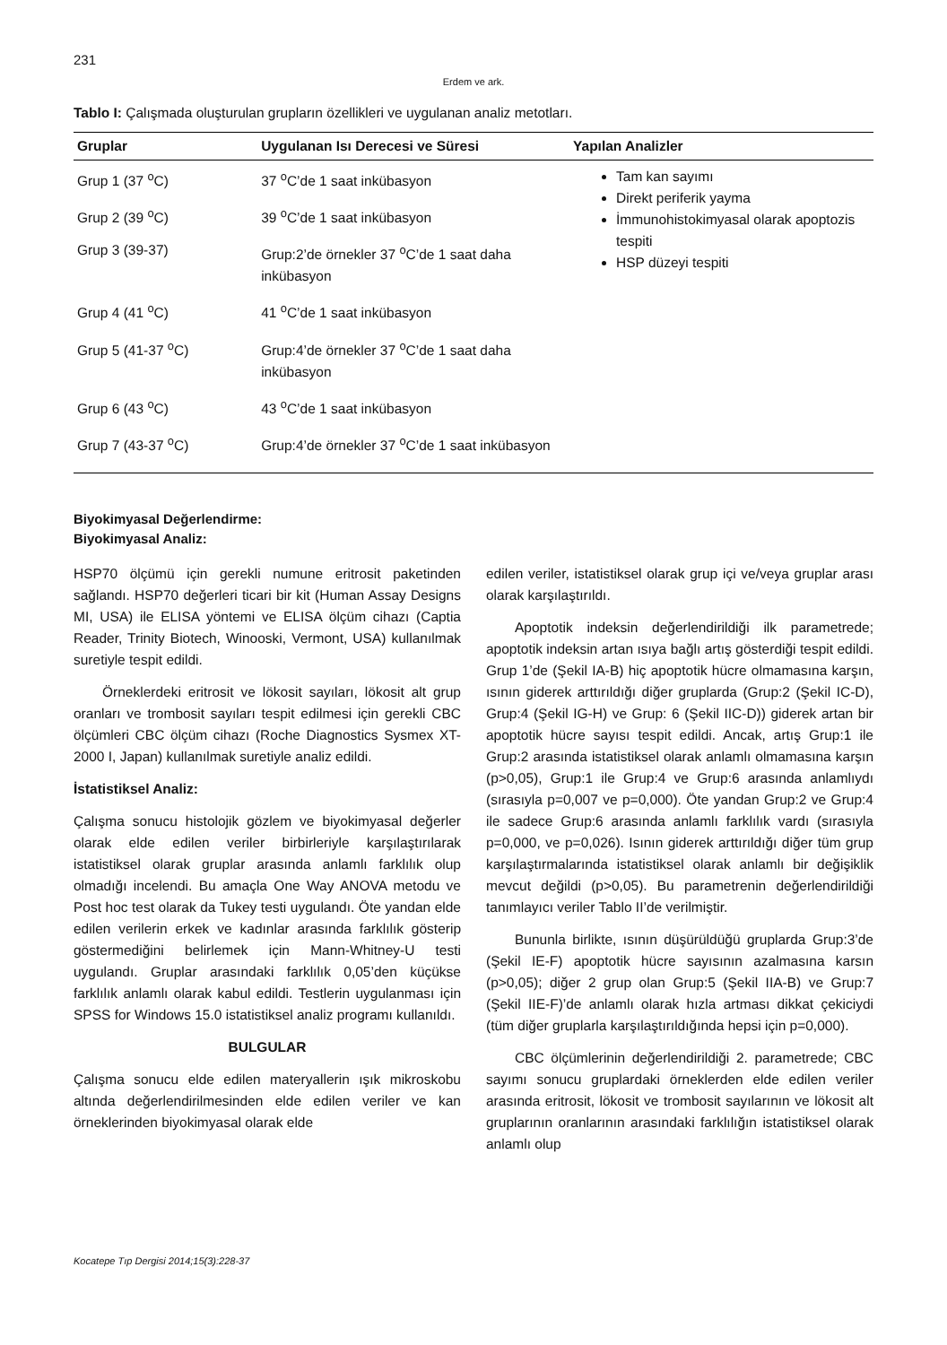231
Erdem ve ark.
Tablo I: Çalışmada oluşturulan grupların özellikleri ve uygulanan analiz metotları.
| Gruplar | Uygulanan Isı Derecesi ve Süresi | Yapılan Analizler |
| --- | --- | --- |
| Grup 1 (37 <sup>o</sup>C) | 37 <sup>o</sup>C’de 1 saat inkübasyon | Tam kan sayımı Direkt periferik yayma İmmunohistokimyasal olarak apoptozis tespiti HSP düzeyi tespiti |
| Grup 2 (39 <sup>o</sup>C) | 39 <sup>o</sup>C’de 1 saat inkübasyon | |
| Grup 3 (39-37) | Grup:2’de örnekler 37 <sup>o</sup>C’de 1 saat daha inkübasyon | |
| Grup 4 (41 <sup>o</sup>C) | 41 <sup>o</sup>C’de 1 saat inkübasyon | |
| Grup 5 (41-37 <sup>o</sup>C) | Grup:4’de örnekler 37 <sup>o</sup>C’de 1 saat daha inkübasyon | |
| Grup 6 (43 <sup>o</sup>C) | 43 <sup>o</sup>C’de 1 saat inkübasyon | |
| Grup 7 (43-37 <sup>o</sup>C) | Grup:4’de örnekler 37 <sup>o</sup>C’de 1 saat inkübasyon | |
Biyokimyasal Değerlendirme:
Biyokimyasal Analiz:
HSP70 ölçümü için gerekli numune eritrosit paketinden sağlandı. HSP70 değerleri ticari bir kit (Human Assay Designs MI, USA) ile ELISA yöntemi ve ELISA ölçüm cihazı (Captia Reader, Trinity Biotech, Winooski, Vermont, USA) kullanılmak suretiyle tespit edildi.
Örneklerdeki eritrosit ve lökosit sayıları, lökosit alt grup oranları ve trombosit sayıları tespit edilmesi için gerekli CBC ölçümleri CBC ölçüm cihazı (Roche Diagnostics Sysmex XT-2000 I, Japan) kullanılmak suretiyle analiz edildi.
İstatistiksel Analiz:
Çalışma sonucu histolojik gözlem ve biyokimyasal değerler olarak elde edilen veriler birbirleriyle karşılaştırılarak istatistiksel olarak gruplar arasında anlamlı farklılık olup olmadığı incelendi. Bu amaçla One Way ANOVA metodu ve Post hoc test olarak da Tukey testi uygulandı. Öte yandan elde edilen verilerin erkek ve kadınlar arasında farklılık gösterip göstermediğini belirlemek için Mann-Whitney-U testi uygulandı. Gruplar arasındaki farklılık 0,05’den küçükse farklılık anlamlı olarak kabul edildi. Testlerin uygulanması için SPSS for Windows 15.0 istatistiksel analiz programı kullanıldı.
BULGULAR
Çalışma sonucu elde edilen materyallerin ışık mikroskobu altında değerlendirilmesinden elde edilen veriler ve kan örneklerinden biyokimyasal olarak elde
edilen veriler, istatistiksel olarak grup içi ve/veya gruplar arası olarak karşılaştırıldı.
Apoptotik indeksin değerlendirildiği ilk parametrede; apoptotik indeksin artan ısıya bağlı artış gösterdiği tespit edildi. Grup 1’de (Şekil IA-B) hiç apoptotik hücre olmamasına karşın, ısının giderek arttırıldığı diğer gruplarda (Grup:2 (Şekil IC-D), Grup:4 (Şekil IG-H) ve Grup: 6 (Şekil IIC-D)) giderek artan bir apoptotik hücre sayısı tespit edildi. Ancak, artış Grup:1 ile Grup:2 arasında istatistiksel olarak anlamlı olmamasına karşın (p>0,05), Grup:1 ile Grup:4 ve Grup:6 arasında anlamlıydı (sırasıyla p=0,007 ve p=0,000). Öte yandan Grup:2 ve Grup:4 ile sadece Grup:6 arasında anlamlı farklılık vardı (sırasıyla p=0,000, ve p=0,026). Isının giderek arttırıldığı diğer tüm grup karşılaştırmalarında istatistiksel olarak anlamlı bir değişiklik mevcut değildi (p>0,05). Bu parametrenin değerlendirildiği tanımlayıcı veriler Tablo II’de verilmiştir.
Bununla birlikte, ısının düşürüldüğü gruplarda Grup:3’de (Şekil IE-F) apoptotik hücre sayısının azalmasına karsın (p>0,05); diğer 2 grup olan Grup:5 (Şekil IIA-B) ve Grup:7 (Şekil IIE-F)’de anlamlı olarak hızla artması dikkat çekiciydi (tüm diğer gruplarla karşılaştırıldığında hepsi için p=0,000).
CBC ölçümlerinin değerlendirildiği 2. parametrede; CBC sayımı sonucu gruplardaki örneklerden elde edilen veriler arasında eritrosit, lökosit ve trombosit sayılarının ve lökosit alt gruplarının oranlarının arasındaki farklılığın istatistiksel olarak anlamlı olup
Kocatepe Tıp Dergisi 2014;15(3):228-37